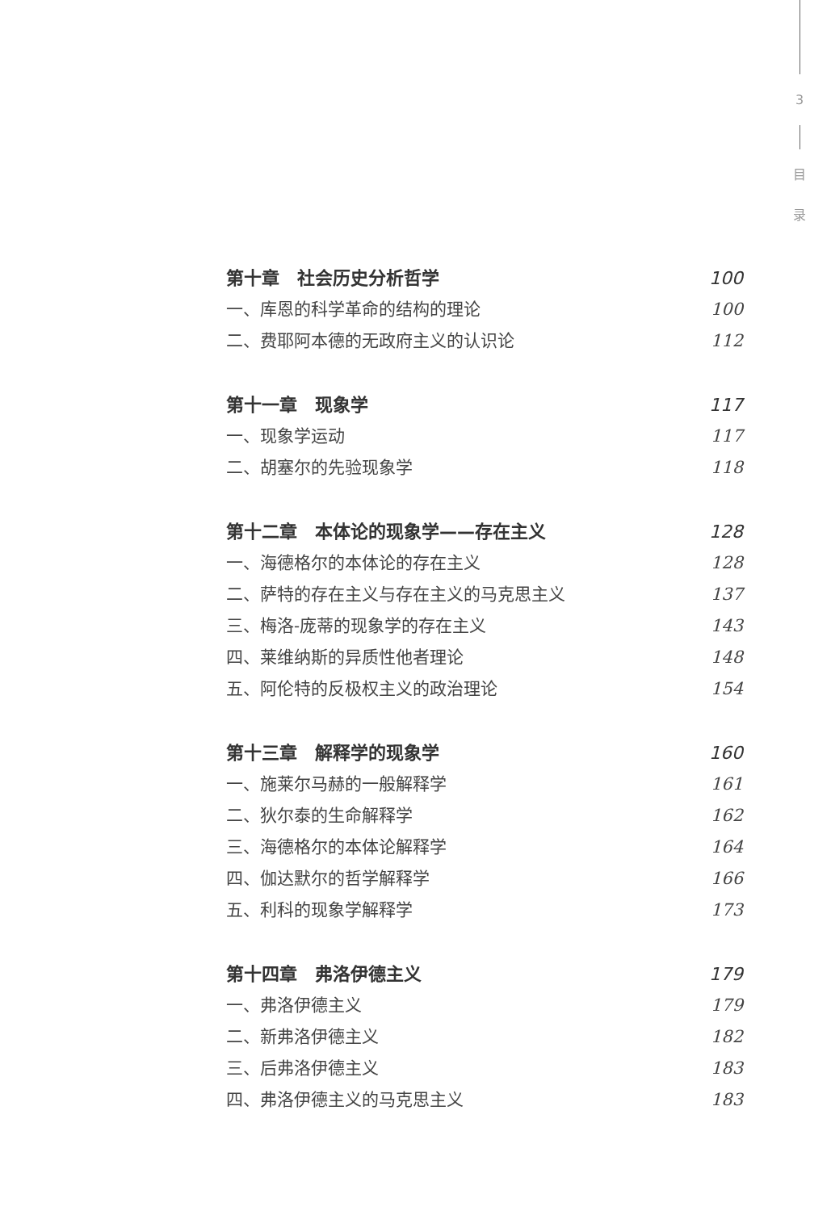3
目
录
第十章　社会历史分析哲学 100
一、库恩的科学革命的结构的理论 100
二、费耶阿本德的无政府主义的认识论 112
第十一章　现象学 117
一、现象学运动 117
二、胡塞尔的先验现象学 118
第十二章　本体论的现象学——存在主义 128
一、海德格尔的本体论的存在主义 128
二、萨特的存在主义与存在主义的马克思主义 137
三、梅洛-庞蒂的现象学的存在主义 143
四、莱维纳斯的异质性他者理论 148
五、阿伦特的反极权主义的政治理论 154
第十三章　解释学的现象学 160
一、施莱尔马赫的一般解释学 161
二、狄尔泰的生命解释学 162
三、海德格尔的本体论解释学 164
四、伽达默尔的哲学解释学 166
五、利科的现象学解释学 173
第十四章　弗洛伊德主义 179
一、弗洛伊德主义 179
二、新弗洛伊德主义 182
三、后弗洛伊德主义 183
四、弗洛伊德主义的马克思主义 183